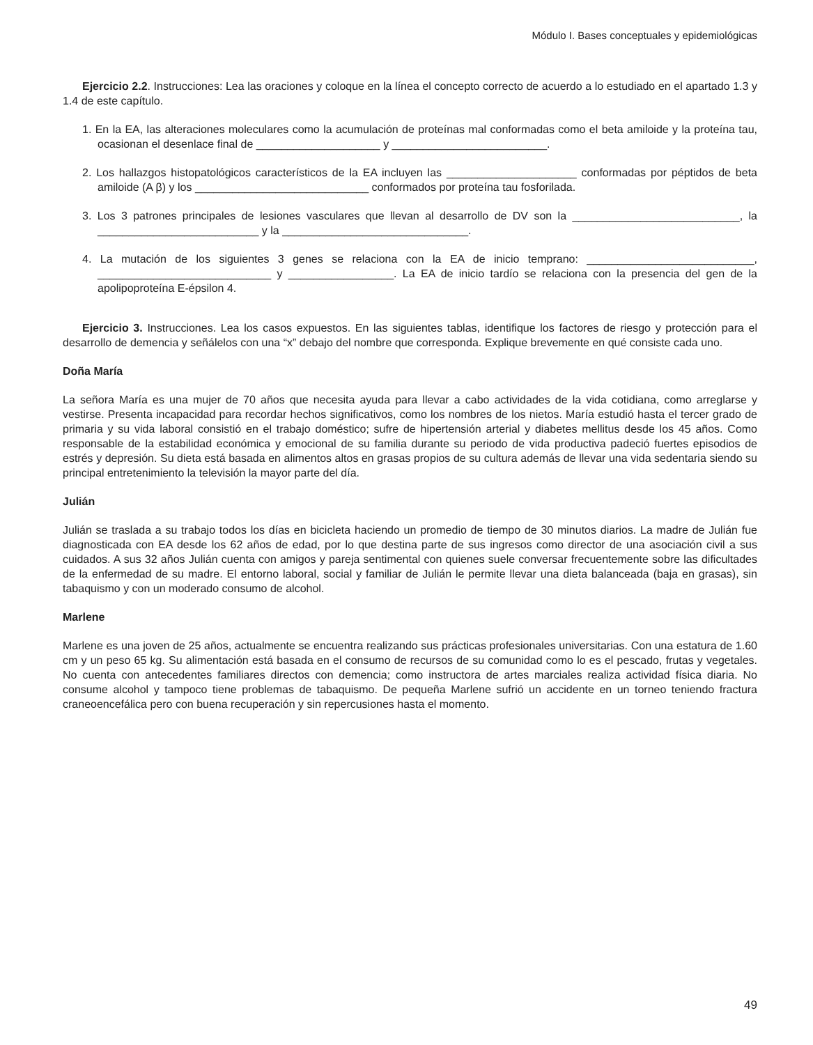Módulo I. Bases conceptuales y epidemiológicas
Ejercicio 2.2. Instrucciones: Lea las oraciones y coloque en la línea el concepto correcto de acuerdo a lo estudiado en el apartado 1.3 y 1.4 de este capítulo.
1. En la EA, las alteraciones moleculares como la acumulación de proteínas mal conformadas como el beta amiloide y la proteína tau, ocasionan el desenlace final de ____________________ y _________________________.
2. Los hallazgos histopatológicos característicos de la EA incluyen las _____________________ conformadas por péptidos de beta amiloide (A β) y los ____________________________ conformados por proteína tau fosforilada.
3. Los 3 patrones principales de lesiones vasculares que llevan al desarrollo de DV son la ___________________________, la __________________________ y la ______________________________.
4. La mutación de los siguientes 3 genes se relaciona con la EA de inicio temprano: ___________________________, ____________________________ y _________________. La EA de inicio tardío se relaciona con la presencia del gen de la apolipoproteína E-épsilon 4.
Ejercicio 3. Instrucciones. Lea los casos expuestos. En las siguientes tablas, identifique los factores de riesgo y protección para el desarrollo de demencia y señálelos con una “x” debajo del nombre que corresponda. Explique brevemente en qué consiste cada uno.
Doña María
La señora María es una mujer de 70 años que necesita ayuda para llevar a cabo actividades de la vida cotidiana, como arreglarse y vestirse. Presenta incapacidad para recordar hechos significativos, como los nombres de los nietos. María estudió hasta el tercer grado de primaria y su vida laboral consistió en el trabajo doméstico; sufre de hipertensión arterial y diabetes mellitus desde los 45 años. Como responsable de la estabilidad económica y emocional de su familia durante su periodo de vida productiva padeció fuertes episodios de estrés y depresión. Su dieta está basada en alimentos altos en grasas propios de su cultura además de llevar una vida sedentaria siendo su principal entretenimiento la televisión la mayor parte del día.
Julián
Julián se traslada a su trabajo todos los días en bicicleta haciendo un promedio de tiempo de 30 minutos diarios. La madre de Julián fue diagnosticada con EA desde los 62 años de edad, por lo que destina parte de sus ingresos como director de una asociación civil a sus cuidados. A sus 32 años Julián cuenta con amigos y pareja sentimental con quienes suele conversar frecuentemente sobre las dificultades de la enfermedad de su madre. El entorno laboral, social y familiar de Julián le permite llevar una dieta balanceada (baja en grasas), sin tabaquismo y con un moderado consumo de alcohol.
Marlene
Marlene es una joven de 25 años, actualmente se encuentra realizando sus prácticas profesionales universitarias. Con una estatura de 1.60 cm y un peso 65 kg. Su alimentación está basada en el consumo de recursos de su comunidad como lo es el pescado, frutas y vegetales. No cuenta con antecedentes familiares directos con demencia; como instructora de artes marciales realiza actividad física diaria. No consume alcohol y tampoco tiene problemas de tabaquismo. De pequeña Marlene sufrió un accidente en un torneo teniendo fractura craneoencefálica pero con buena recuperación y sin repercusiones hasta el momento.
49